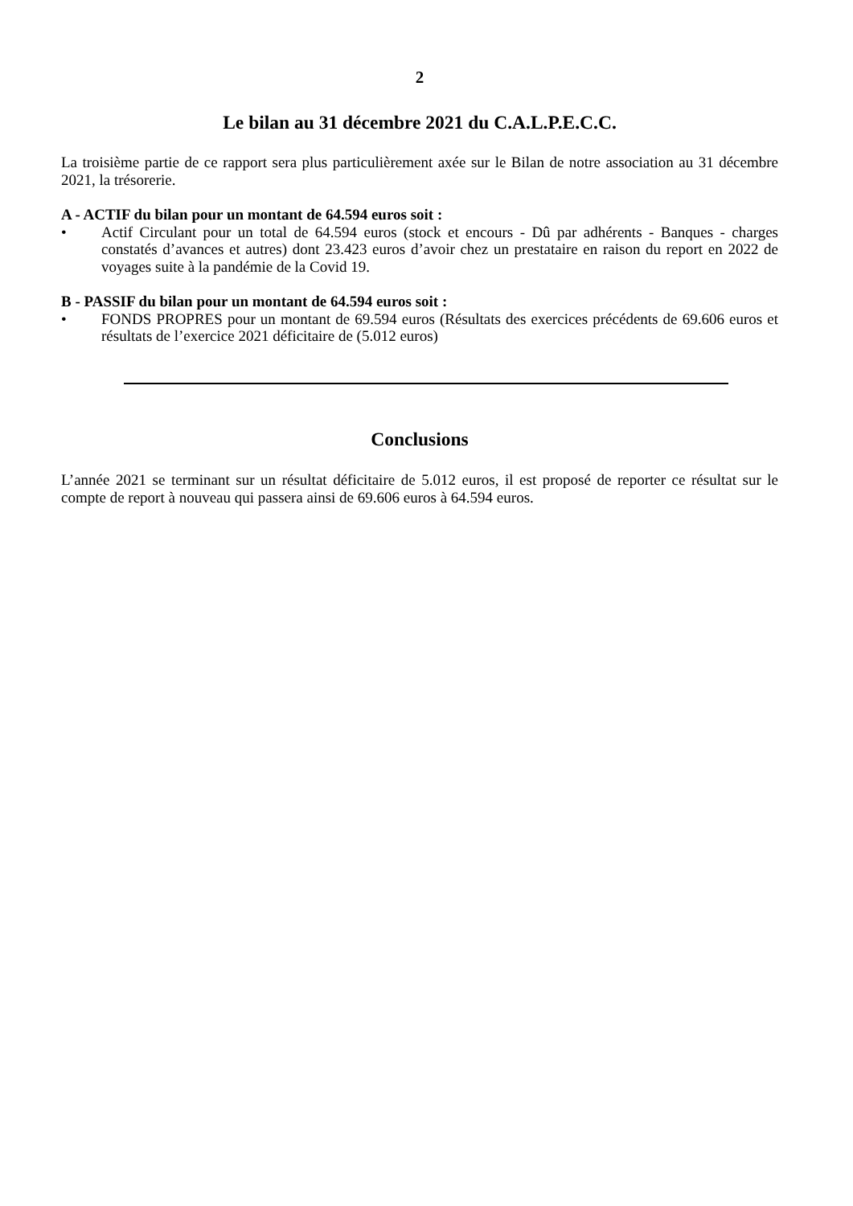2
Le bilan au 31 décembre 2021 du C.A.L.P.E.C.C.
La troisième partie de ce rapport sera plus particulièrement axée sur le Bilan de notre association au 31 décembre 2021, la trésorerie.
A - ACTIF du bilan pour un montant de 64.594 euros soit :
• Actif Circulant pour un total de 64.594 euros (stock et encours - Dû par adhérents - Banques - charges constatés d’avances et autres) dont 23.423 euros d’avoir chez un prestataire en raison du report en 2022 de voyages suite à la pandémie de la Covid 19.
B - PASSIF du bilan pour un montant de 64.594 euros soit :
• FONDS PROPRES pour un montant de 69.594 euros (Résultats des exercices précédents de 69.606 euros et résultats de l’exercice 2021 déficitaire de (5.012 euros)
Conclusions
L’année 2021 se terminant sur un résultat déficitaire de 5.012 euros, il est proposé de reporter ce résultat sur le compte de report à nouveau qui passera ainsi de 69.606 euros à 64.594 euros.